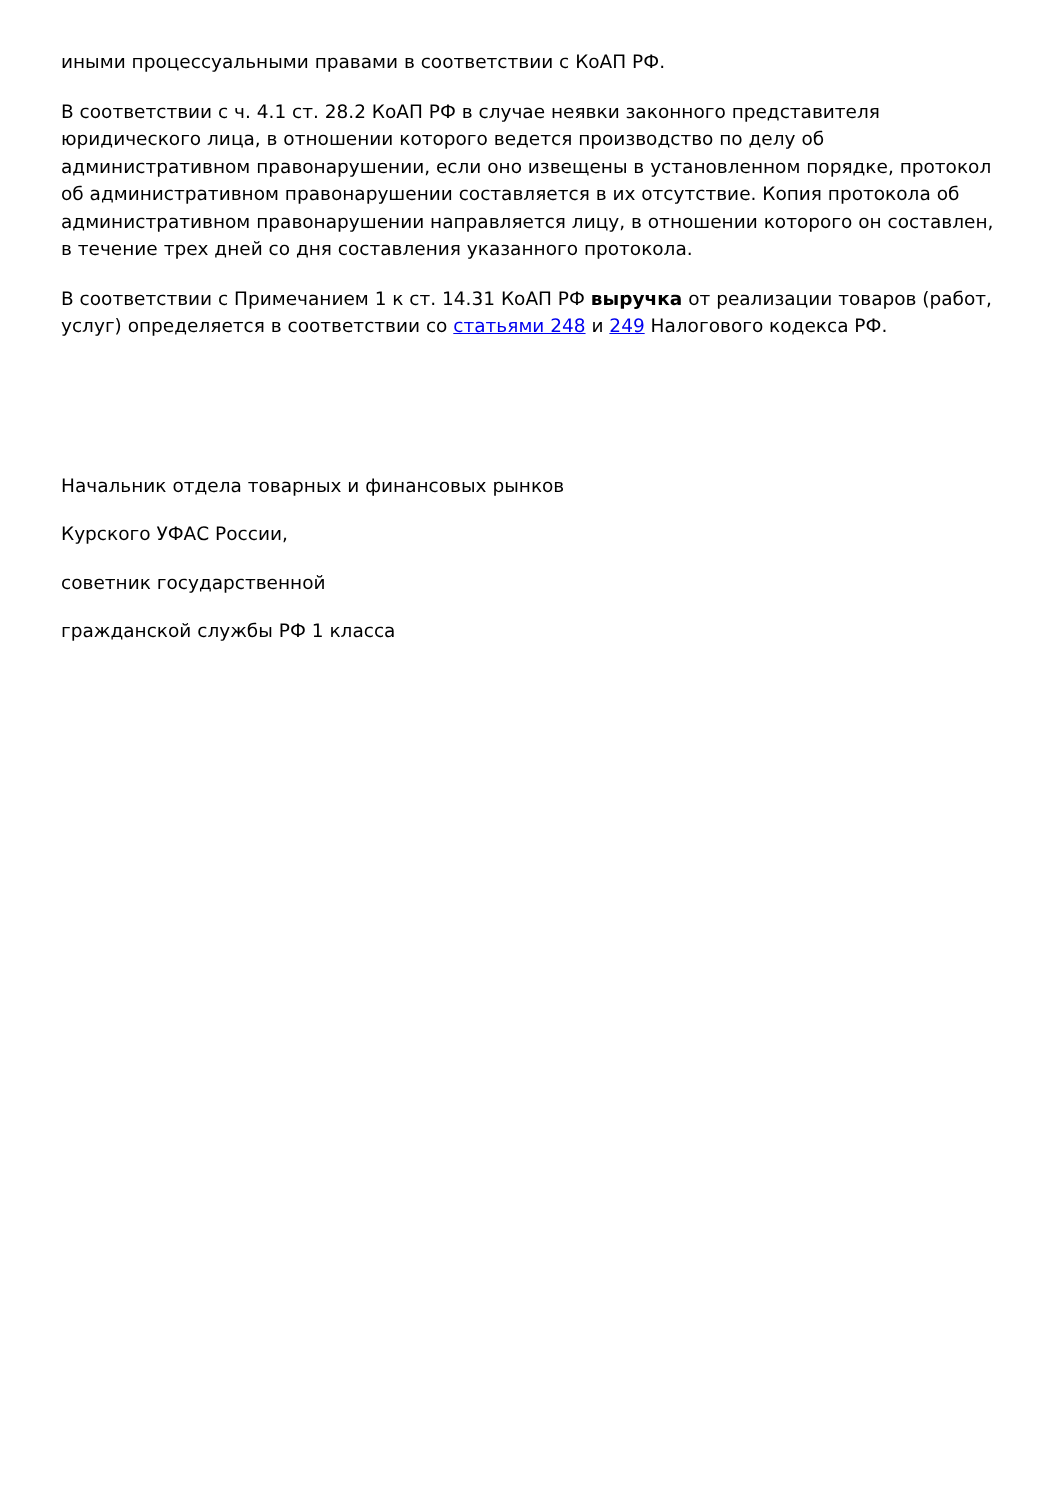иными процессуальными правами в соответствии с КоАП РФ.
В соответствии с ч. 4.1 ст. 28.2 КоАП РФ в случае неявки законного представителя юридического лица, в отношении которого ведется производство по делу об административном правонарушении, если оно извещены в установленном порядке, протокол об административном правонарушении составляется в их отсутствие. Копия протокола об административном правонарушении направляется лицу, в отношении которого он составлен, в течение трех дней со дня составления указанного протокола.
В соответствии с Примечанием 1 к ст. 14.31 КоАП РФ выручка от реализации товаров (работ, услуг) определяется в соответствии со статьями 248 и 249 Налогового кодекса РФ.
Начальник отдела товарных и финансовых рынков
Курского УФАС России,
советник государственной
гражданской службы РФ 1 класса